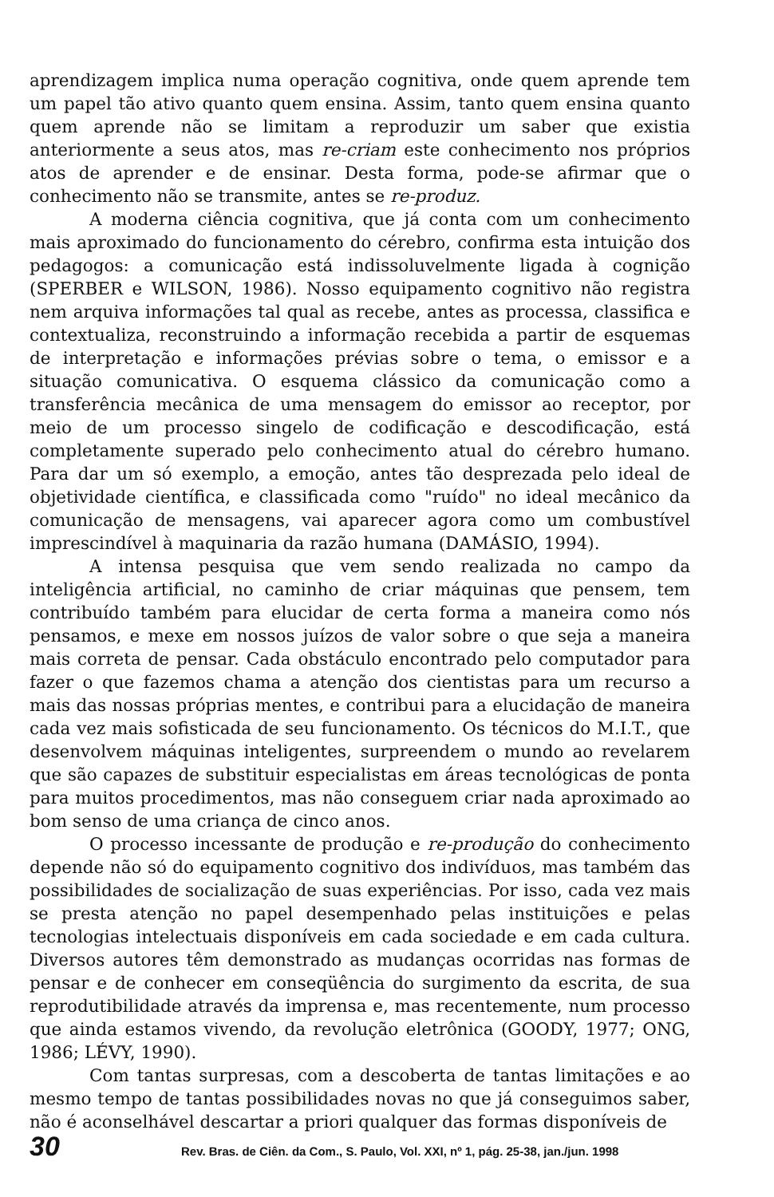aprendizagem implica numa operação cognitiva, onde quem aprende tem um papel tão ativo quanto quem ensina. Assim, tanto quem ensina quanto quem aprende não se limitam a reproduzir um saber que existia anteriormente a seus atos, mas re-criam este conhecimento nos próprios atos de aprender e de ensinar. Desta forma, pode-se afirmar que o conhecimento não se transmite, antes se re-produz.
A moderna ciência cognitiva, que já conta com um conhecimento mais aproximado do funcionamento do cérebro, confirma esta intuição dos pedagogos: a comunicação está indissoluvelmente ligada à cognição (SPERBER e WILSON, 1986). Nosso equipamento cognitivo não registra nem arquiva informações tal qual as recebe, antes as processa, classifica e contextualiza, reconstruindo a informação recebida a partir de esquemas de interpretação e informações prévias sobre o tema, o emissor e a situação comunicativa. O esquema clássico da comunicação como a transferência mecânica de uma mensagem do emissor ao receptor, por meio de um processo singelo de codificação e descodificação, está completamente superado pelo conhecimento atual do cérebro humano. Para dar um só exemplo, a emoção, antes tão desprezada pelo ideal de objetividade científica, e classificada como "ruído" no ideal mecânico da comunicação de mensagens, vai aparecer agora como um combustível imprescindível à maquinaria da razão humana (DAMÁSIO, 1994).
A intensa pesquisa que vem sendo realizada no campo da inteligência artificial, no caminho de criar máquinas que pensem, tem contribuído também para elucidar de certa forma a maneira como nós pensamos, e mexe em nossos juízos de valor sobre o que seja a maneira mais correta de pensar. Cada obstáculo encontrado pelo computador para fazer o que fazemos chama a atenção dos cientistas para um recurso a mais das nossas próprias mentes, e contribui para a elucidação de maneira cada vez mais sofisticada de seu funcionamento. Os técnicos do M.I.T., que desenvolvem máquinas inteligentes, surpreendem o mundo ao revelarem que são capazes de substituir especialistas em áreas tecnológicas de ponta para muitos procedimentos, mas não conseguem criar nada aproximado ao bom senso de uma criança de cinco anos.
O processo incessante de produção e re-produção do conhecimento depende não só do equipamento cognitivo dos indivíduos, mas também das possibilidades de socialização de suas experiências. Por isso, cada vez mais se presta atenção no papel desempenhado pelas instituições e pelas tecnologias intelectuais disponíveis em cada sociedade e em cada cultura. Diversos autores têm demonstrado as mudanças ocorridas nas formas de pensar e de conhecer em conseqüência do surgimento da escrita, de sua reprodutibilidade através da imprensa e, mas recentemente, num processo que ainda estamos vivendo, da revolução eletrônica (GOODY, 1977; ONG, 1986; LÉVY, 1990).
Com tantas surpresas, com a descoberta de tantas limitações e ao mesmo tempo de tantas possibilidades novas no que já conseguimos saber, não é aconselhável descartar a priori qualquer das formas disponíveis de
30 Rev. Bras. de Ciên. da Com., S. Paulo, Vol. XXI, nº 1, pág. 25-38, jan./jun. 1998